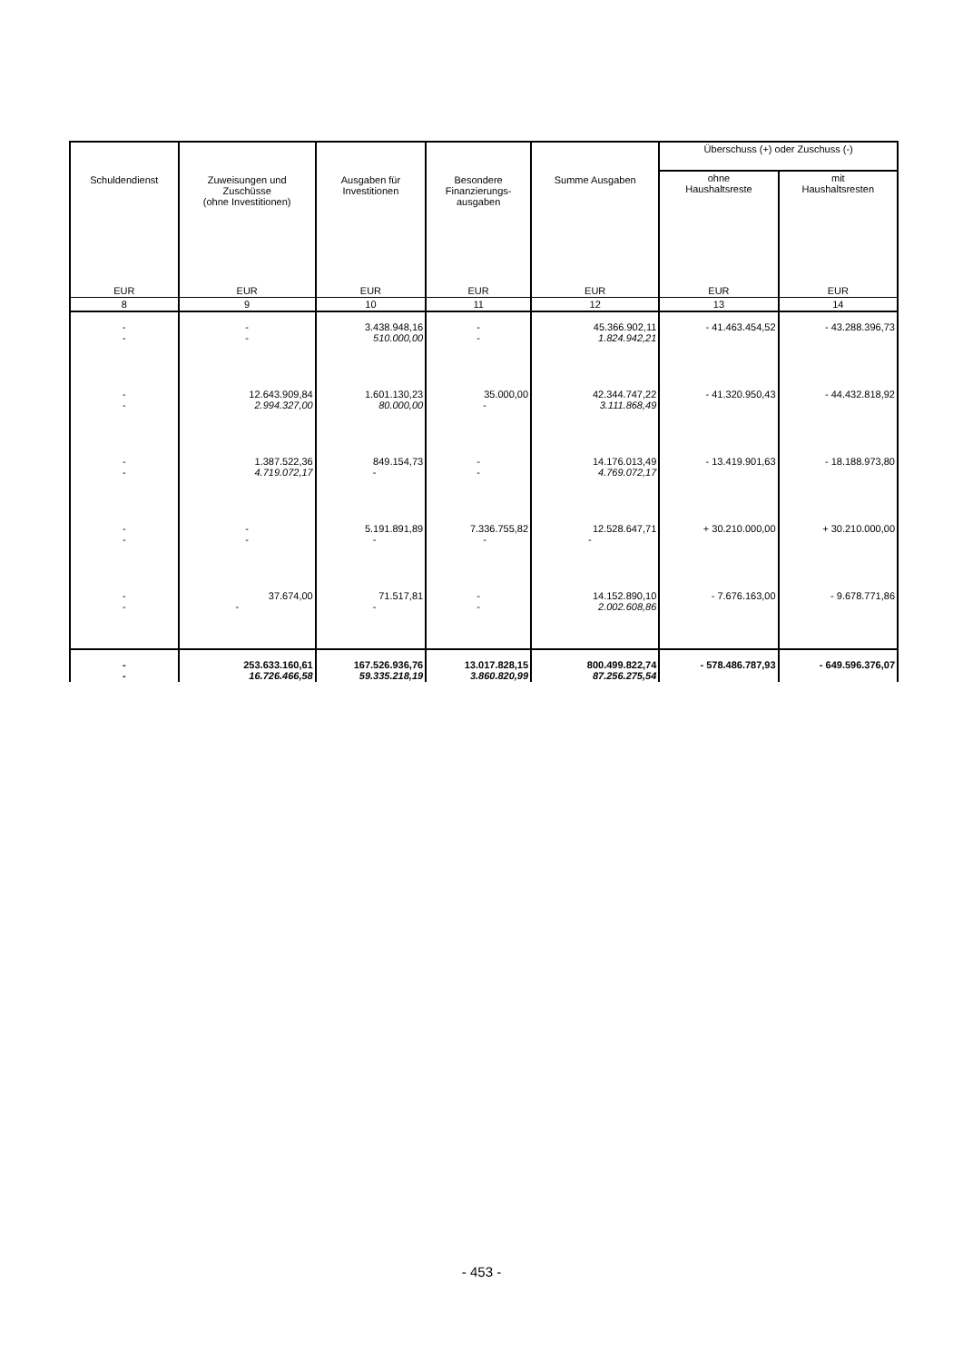| Schuldendienst | Zuweisungen und Zuschüsse (ohne Investitionen) | Ausgaben für Investitionen | Besondere Finanzierungs- ausgaben | Summe Ausgaben | Überschuss (+) oder Zuschuss (-) | |
| --- | --- | --- | --- | --- | --- | --- |
| | | | | | ohne Haushaltsreste | mit Haushaltsresten |
| EUR | EUR | EUR | EUR | EUR | EUR | EUR |
| 8 | 9 | 10 | 11 | 12 | 13 | 14 |
| - - | - - | 3.438.948,16 510.000,00 | - - | 45.366.902,11 1.824.942,21 | - 41.463.454,52 | - 43.288.396,73 |
| - - | 12.643.909,84 2.994.327,00 | 1.601.130,23 80.000,00 | 35.000,00 - | 42.344.747,22 3.111.868,49 | - 41.320.950,43 | - 44.432.818,92 |
| - - | 1.387.522,36 4.719.072,17 | 849.154,73 - | - - | 14.176.013,49 4.769.072,17 | - 13.419.901,63 | - 18.188.973,80 |
| - - | - - | 5.191.891,89 - | 7.336.755,82 - | 12.528.647,71 - | + 30.210.000,00 | + 30.210.000,00 |
| - - | 37.674,00 - | 71.517,81 - | - - | 14.152.890,10 2.002.608,86 | - 7.676.163,00 | - 9.678.771,86 |
| - - | 253.633.160,61 16.726.466,58 | 167.526.936,76 59.335.218,19 | 13.017.828,15 3.860.820,99 | 800.499.822,74 87.256.275,54 | - 578.486.787,93 | - 649.596.376,07 |
- 453 -